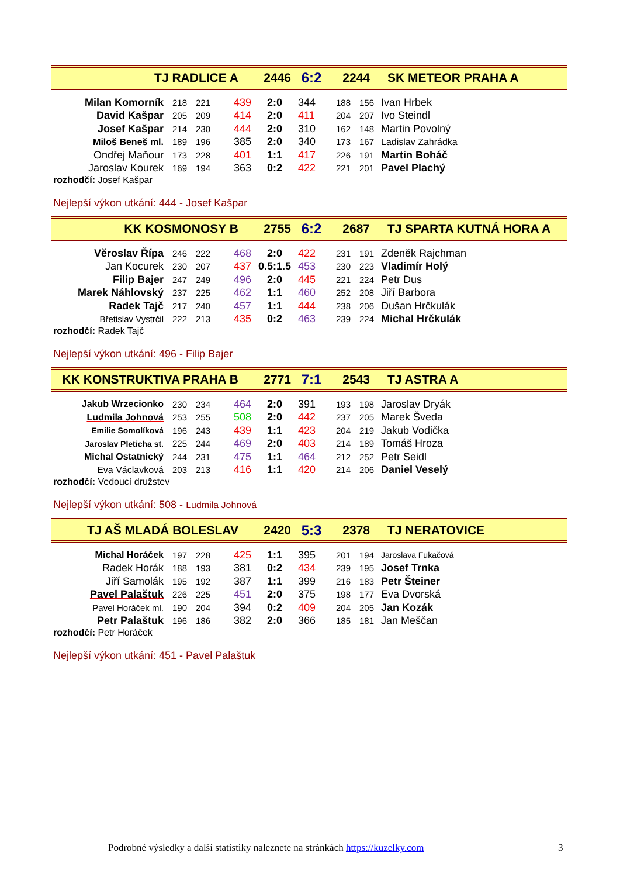TJ RADLICE A 2446 6:2 2244 SK METEOR PRAHA A
| Milan Komorník | 218 | 221 | 439 | 2:0 | 344 | 188 | 156 | Ivan Hrbek |
| David Kašpar | 205 | 209 | 414 | 2:0 | 411 | 204 | 207 | Ivo Steindl |
| Josef Kašpar | 214 | 230 | 444 | 2:0 | 310 | 162 | 148 | Martin Povolný |
| Miloš Beneš ml. | 189 | 196 | 385 | 2:0 | 340 | 173 | 167 | Ladislav Zahrádka |
| Ondřej Maňour | 173 | 228 | 401 | 1:1 | 417 | 226 | 191 | Martin Boháč |
| Jaroslav Kourek | 169 | 194 | 363 | 0:2 | 422 | 221 | 201 | Pavel Plachý |
rozhodčí: Josef Kašpar
Nejlepší výkon utkání: 444 - Josef Kašpar
KK KOSMONOSY B 2755 6:2 2687 TJ SPARTA KUTNÁ HORA A
| Věroslav Řípa | 246 | 222 | 468 | 2:0 | 422 | 231 | 191 | Zdeněk Rajchman |
| Jan Kocurek | 230 | 207 | 437 | 0.5:1.5 | 453 | 230 | 223 | Vladimír Holý |
| Filip Bajer | 247 | 249 | 496 | 2:0 | 445 | 221 | 224 | Petr Dus |
| Marek Náhlovský | 237 | 225 | 462 | 1:1 | 460 | 252 | 208 | Jiří Barbora |
| Radek Tajč | 217 | 240 | 457 | 1:1 | 444 | 238 | 206 | Dušan Hrčkulák |
| Břetislav Vystrčil | 222 | 213 | 435 | 0:2 | 463 | 239 | 224 | Michal Hrčkulák |
rozhodčí: Radek Tajč
Nejlepší výkon utkání: 496 - Filip Bajer
KK KONSTRUKTIVA PRAHA B 2771 7:1 2543 TJ ASTRA A
| Jakub Wrzecionko | 230 | 234 | 464 | 2:0 | 391 | 193 | 198 | Jaroslav Dryák |
| Ludmila Johnová | 253 | 255 | 508 | 2:0 | 442 | 237 | 205 | Marek Šveda |
| Emilie Somolíková | 196 | 243 | 439 | 1:1 | 423 | 204 | 219 | Jakub Vodička |
| Jaroslav Pleticha st. | 225 | 244 | 469 | 2:0 | 403 | 214 | 189 | Tomáš Hroza |
| Michal Ostatnický | 244 | 231 | 475 | 1:1 | 464 | 212 | 252 | Petr Seidl |
| Eva Václavková | 203 | 213 | 416 | 1:1 | 420 | 214 | 206 | Daniel Veselý |
rozhodčí: Vedoucí družstev
Nejlepší výkon utkání: 508 - Ludmila Johnová
TJ AŠ MLADÁ BOLESLAV 2420 5:3 2378 TJ NERATOVICE
| Michal Horáček | 197 | 228 | 425 | 1:1 | 395 | 201 | 194 | Jaroslava Fukačová |
| Radek Horák | 188 | 193 | 381 | 0:2 | 434 | 239 | 195 | Josef Trnka |
| Jiří Samolák | 195 | 192 | 387 | 1:1 | 399 | 216 | 183 | Petr Šteiner |
| Pavel Palaštuk | 226 | 225 | 451 | 2:0 | 375 | 198 | 177 | Eva Dvorská |
| Pavel Horáček ml. | 190 | 204 | 394 | 0:2 | 409 | 204 | 205 | Jan Kozák |
| Petr Palaštuk | 196 | 186 | 382 | 2:0 | 366 | 185 | 181 | Jan Meščan |
rozhodčí: Petr Horáček
Nejlepší výkon utkání: 451 - Pavel Palaštuk
Podrobné výsledky a další statistiky naleznete na stránkách https://kuzelky.com
3